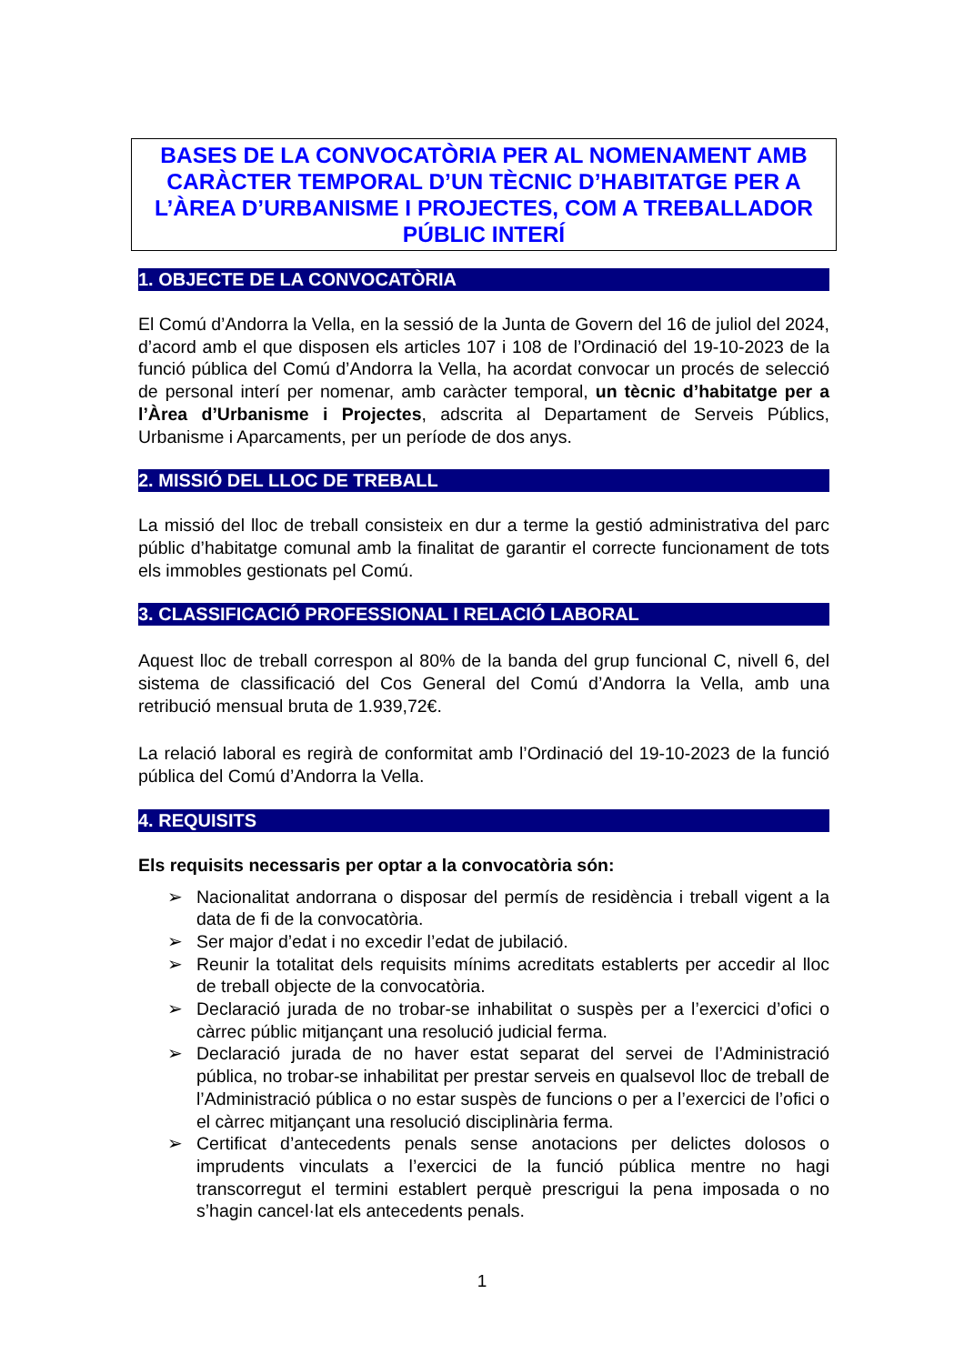BASES DE LA CONVOCATÒRIA PER AL NOMENAMENT AMB CARÀCTER TEMPORAL D’UN TÈCNIC D’HABITATGE PER A L’ÀREA D’URBANISME I PROJECTES, COM A TREBALLADOR PÚBLIC INTERÍ
1. OBJECTE DE LA CONVOCATÒRIA
El Comú d’Andorra la Vella, en la sessió de la Junta de Govern del 16 de juliol del 2024, d’acord amb el que disposen els articles 107 i 108 de l’Ordinació del 19-10-2023 de la funció pública del Comú d’Andorra la Vella, ha acordat convocar un procés de selecció de personal interí per nomenar, amb caràcter temporal, un tècnic d’habitatge per a l’Àrea d’Urbanisme i Projectes, adscrita al Departament de Serveis Públics, Urbanisme i Aparcaments, per un període de dos anys.
2. MISSIÓ DEL LLOC DE TREBALL
La missió del lloc de treball consisteix en dur a terme la gestió administrativa del parc públic d’habitatge comunal amb la finalitat de garantir el correcte funcionament de tots els immobles gestionats pel Comú.
3. CLASSIFICACIÓ PROFESSIONAL I RELACIÓ LABORAL
Aquest lloc de treball correspon al 80% de la banda del grup funcional C, nivell 6, del sistema de classificació del Cos General del Comú d’Andorra la Vella, amb una retribució mensual bruta de 1.939,72€.
La relació laboral es regirà de conformitat amb l’Ordinació del 19-10-2023 de la funció pública del Comú d’Andorra la Vella.
4. REQUISITS
Els requisits necessaris per optar a la convocatòria són:
➢ Nacionalitat andorrana o disposar del permís de residència i treball vigent a la data de fi de la convocatòria.
➢ Ser major d’edat i no excedir l’edat de jubilació.
➢ Reunir la totalitat dels requisits mínims acreditats establerts per accedir al lloc de treball objecte de la convocatòria.
➢ Declaració jurada de no trobar-se inhabilitat o suspès per a l’exercici d’ofici o càrrec públic mitjançant una resolució judicial ferma.
➢ Declaració jurada de no haver estat separat del servei de l’Administració pública, no trobar-se inhabilitat per prestar serveis en qualsevol lloc de treball de l’Administració pública o no estar suspès de funcions o per a l’exercici de l’ofici o el càrrec mitjançant una resolució disciplinària ferma.
➢ Certificat d’antecedents penals sense anotacions per delictes dolosos o imprudents vinculats a l’exercici de la funció pública mentre no hagi transcorregut el termini establert perquè prescrigui la pena imposada o no s’hagin cancel·lat els antecedents penals.
1